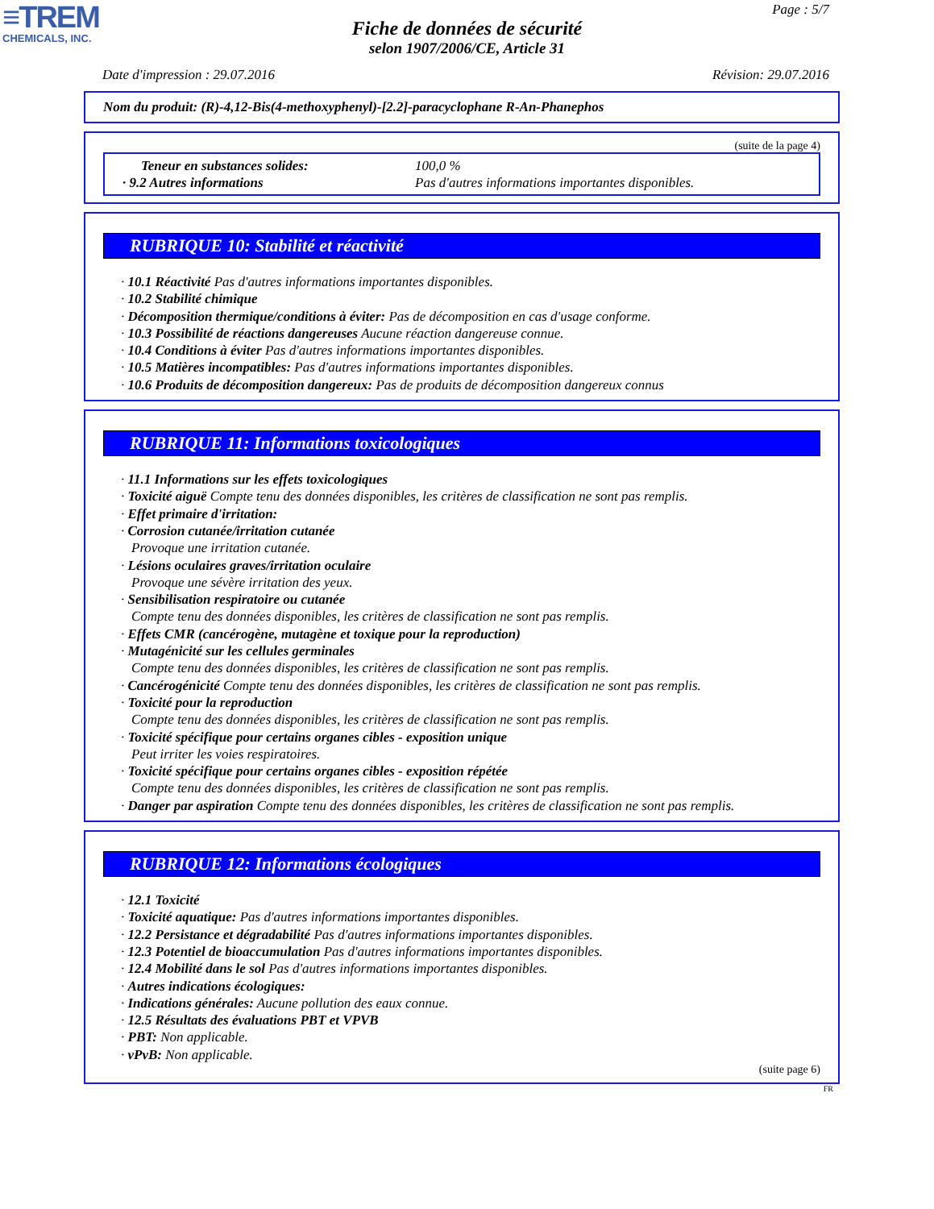≡TREM
CHEMICALS, INC.
Page : 5/7
Fiche de données de sécurité
selon 1907/2006/CE, Article 31
Date d'impression : 29.07.2016 Révision: 29.07.2016
Nom du produit: (R)-4,12-Bis(4-methoxyphenyl)-[2.2]-paracyclophane R-An-Phanephos
(suite de la page 4)
Teneur en substances solides: 100,0 %
· 9.2 Autres informations Pas d'autres informations importantes disponibles.
RUBRIQUE 10: Stabilité et réactivité
· 10.1 Réactivité Pas d'autres informations importantes disponibles.
· 10.2 Stabilité chimique
· Décomposition thermique/conditions à éviter: Pas de décomposition en cas d'usage conforme.
· 10.3 Possibilité de réactions dangereuses Aucune réaction dangereuse connue.
· 10.4 Conditions à éviter Pas d'autres informations importantes disponibles.
· 10.5 Matières incompatibles: Pas d'autres informations importantes disponibles.
· 10.6 Produits de décomposition dangereux: Pas de produits de décomposition dangereux connus
RUBRIQUE 11: Informations toxicologiques
· 11.1 Informations sur les effets toxicologiques
· Toxicité aiguë Compte tenu des données disponibles, les critères de classification ne sont pas remplis.
· Effet primaire d'irritation:
· Corrosion cutanée/irritation cutanée
Provoque une irritation cutanée.
· Lésions oculaires graves/irritation oculaire
Provoque une sévère irritation des yeux.
· Sensibilisation respiratoire ou cutanée
Compte tenu des données disponibles, les critères de classification ne sont pas remplis.
· Effets CMR (cancérogène, mutagène et toxique pour la reproduction)
· Mutagénicité sur les cellules germinales
Compte tenu des données disponibles, les critères de classification ne sont pas remplis.
· Cancérogénicité Compte tenu des données disponibles, les critères de classification ne sont pas remplis.
· Toxicité pour la reproduction
Compte tenu des données disponibles, les critères de classification ne sont pas remplis.
· Toxicité spécifique pour certains organes cibles - exposition unique
Peut irriter les voies respiratoires.
· Toxicité spécifique pour certains organes cibles - exposition répétée
Compte tenu des données disponibles, les critères de classification ne sont pas remplis.
· Danger par aspiration Compte tenu des données disponibles, les critères de classification ne sont pas remplis.
RUBRIQUE 12: Informations écologiques
· 12.1 Toxicité
· Toxicité aquatique: Pas d'autres informations importantes disponibles.
· 12.2 Persistance et dégradabilité Pas d'autres informations importantes disponibles.
· 12.3 Potentiel de bioaccumulation Pas d'autres informations importantes disponibles.
· 12.4 Mobilité dans le sol Pas d'autres informations importantes disponibles.
· Autres indications écologiques:
· Indications générales: Aucune pollution des eaux connue.
· 12.5 Résultats des évaluations PBT et VPVB
· PBT: Non applicable.
· vPvB: Non applicable.
(suite page 6)
FR